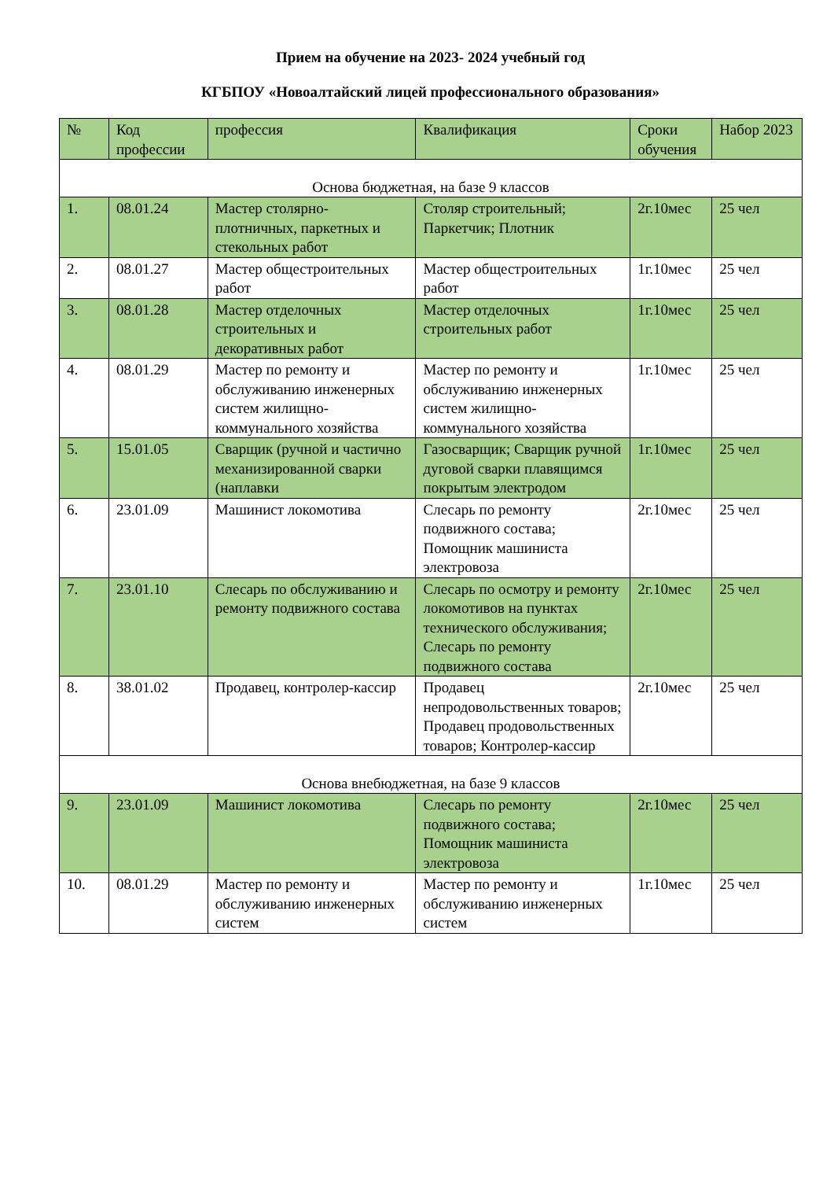Прием на обучение на 2023- 2024 учебный год
КГБПОУ «Новоалтайский лицей профессионального образования»
| № | Код профессии | профессия | Квалификация | Сроки обучения | Набор 2023 |
| Основа бюджетная, на базе 9 классов | | | | | |
| 1. | 08.01.24 | Мастер столярно-плотничных, паркетных и стекольных работ | Столяр строительный; Паркетчик; Плотник | 2г.10мес | 25 чел |
| 2. | 08.01.27 | Мастер общестроительных работ | Мастер общестроительных работ | 1г.10мес | 25 чел |
| 3. | 08.01.28 | Мастер отделочных строительных и декоративных работ | Мастер отделочных строительных работ | 1г.10мес | 25 чел |
| 4. | 08.01.29 | Мастер по ремонту и обслуживанию инженерных систем жилищно-коммунального хозяйства | Мастер по ремонту и обслуживанию инженерных систем жилищно-коммунального хозяйства | 1г.10мес | 25 чел |
| 5. | 15.01.05 | Сварщик (ручной и частично механизированной сварки (наплавки | Газосварщик; Сварщик ручной дуговой сварки плавящимся покрытым электродом | 1г.10мес | 25 чел |
| 6. | 23.01.09 | Машинист локомотива | Слесарь по ремонту подвижного состава; Помощник машиниста электровоза | 2г.10мес | 25 чел |
| 7. | 23.01.10 | Слесарь по обслуживанию и ремонту подвижного состава | Слесарь по осмотру и ремонту локомотивов на пунктах технического обслуживания; Слесарь по ремонту подвижного состава | 2г.10мес | 25 чел |
| 8. | 38.01.02 | Продавец, контролер-кассир | Продавец непродовольственных товаров; Продавец продовольственных товаров; Контролер-кассир | 2г.10мес | 25 чел |
| Основа внебюджетная, на базе 9 классов | | | | | |
| 9. | 23.01.09 | Машинист локомотива | Слесарь по ремонту подвижного состава; Помощник машиниста электровоза | 2г.10мес | 25 чел |
| 10. | 08.01.29 | Мастер по ремонту и обслуживанию инженерных систем | Мастер по ремонту и обслуживанию инженерных систем | 1г.10мес | 25 чел |